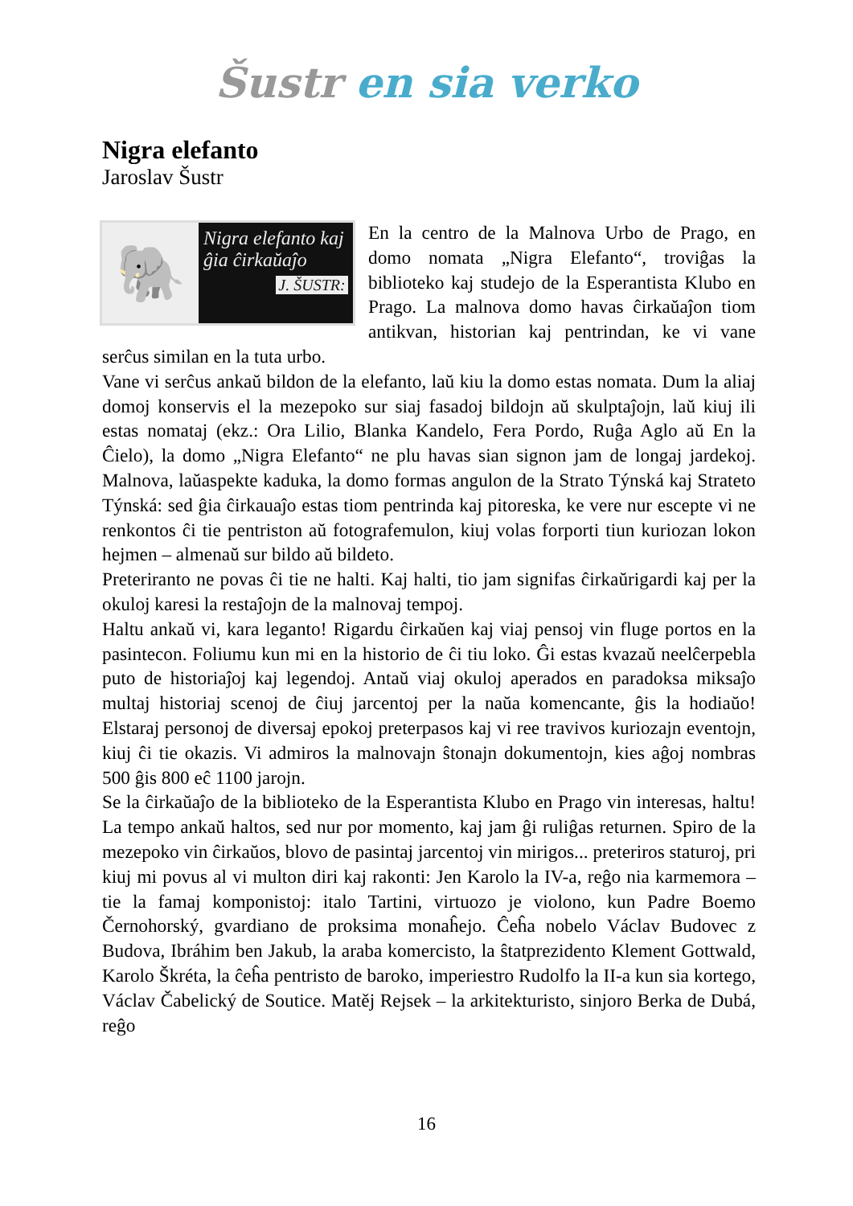Šustr en sia verko
Nigra elefanto
Jaroslav Šustr
🐘
Nigra elefanto kaj ĝia ĉirkaŭaĵo
J. ŠUSTR:
En la centro de la Malnova Urbo de Prago, en domo nomata „Nigra Elefanto“, troviĝas la biblioteko kaj studejo de la Esperantista Klubo en Prago. La malnova domo havas ĉirkaŭaĵon tiom antikvan, historian kaj pentrindan, ke vi vane serĉus similan en la tuta urbo.
Vane vi serĉus ankaŭ bildon de la elefanto, laŭ kiu la domo estas nomata. Dum la aliaj domoj konservis el la mezepoko sur siaj fasadoj bildojn aŭ skulptaĵojn, laŭ kiuj ili estas nomataj (ekz.: Ora Lilio, Blanka Kandelo, Fera Pordo, Ruĝa Aglo aŭ En la Ĉielo), la domo „Nigra Elefanto“ ne plu havas sian signon jam de longaj jardekoj. Malnova, laŭaspekte kaduka, la domo formas angulon de la Strato Týnská kaj Strateto Týnská: sed ĝia ĉirkauaĵo estas tiom pentrinda kaj pitoreska, ke vere nur escepte vi ne renkontos ĉi tie pentriston aŭ fotografemulon, kiuj volas forporti tiun kuriozan lokon hejmen – almenaŭ sur bildo aŭ bildeto.
Preteriranto ne povas ĉi tie ne halti. Kaj halti, tio jam signifas ĉirkaŭrigardi kaj per la okuloj karesi la restaĵojn de la malnovaj tempoj.
Haltu ankaŭ vi, kara leganto! Rigardu ĉirkaŭen kaj viaj pensoj vin fluge portos en la pasintecon. Foliumu kun mi en la historio de ĉi tiu loko. Ĝi estas kvazaŭ neelĉerpebla puto de historiaĵoj kaj legendoj. Antaŭ viaj okuloj aperados en paradoksa miksaĵo multaj historiaj scenoj de ĉiuj jarcentoj per la naŭa komencante, ĝis la hodiaŭo! Elstaraj personoj de diversaj epokoj preterpasos kaj vi ree travivos kuriozajn eventojn, kiuj ĉi tie okazis. Vi admiros la malnovajn ŝtonajn dokumentojn, kies aĝoj nombras 500 ĝis 800 eĉ 1100 jarojn.
Se la ĉirkaŭaĵo de la biblioteko de la Esperantista Klubo en Prago vin interesas, haltu! La tempo ankaŭ haltos, sed nur por momento, kaj jam ĝi ruliĝas returnen. Spiro de la mezepoko vin ĉirkaŭos, blovo de pasintaj jarcentoj vin mirigos... preteriros staturoj, pri kiuj mi povus al vi multon diri kaj rakonti: Jen Karolo la IV-a, reĝo nia karmemora – tie la famaj komponistoj: italo Tartini, virtuozo je violono, kun Padre Boemo Černohorský, gvardiano de proksima monaĥejo. Ĉeĥa nobelo Václav Budovec z Budova, Ibráhim ben Jakub, la araba komercisto, la ŝtatprezidento Klement Gottwald, Karolo Škréta, la ĉeĥa pentristo de baroko, imperiestro Rudolfo la II-a kun sia kortego, Václav Čabelický de Soutice. Matěj Rejsek – la arkitekturisto, sinjoro Berka de Dubá, reĝo
16